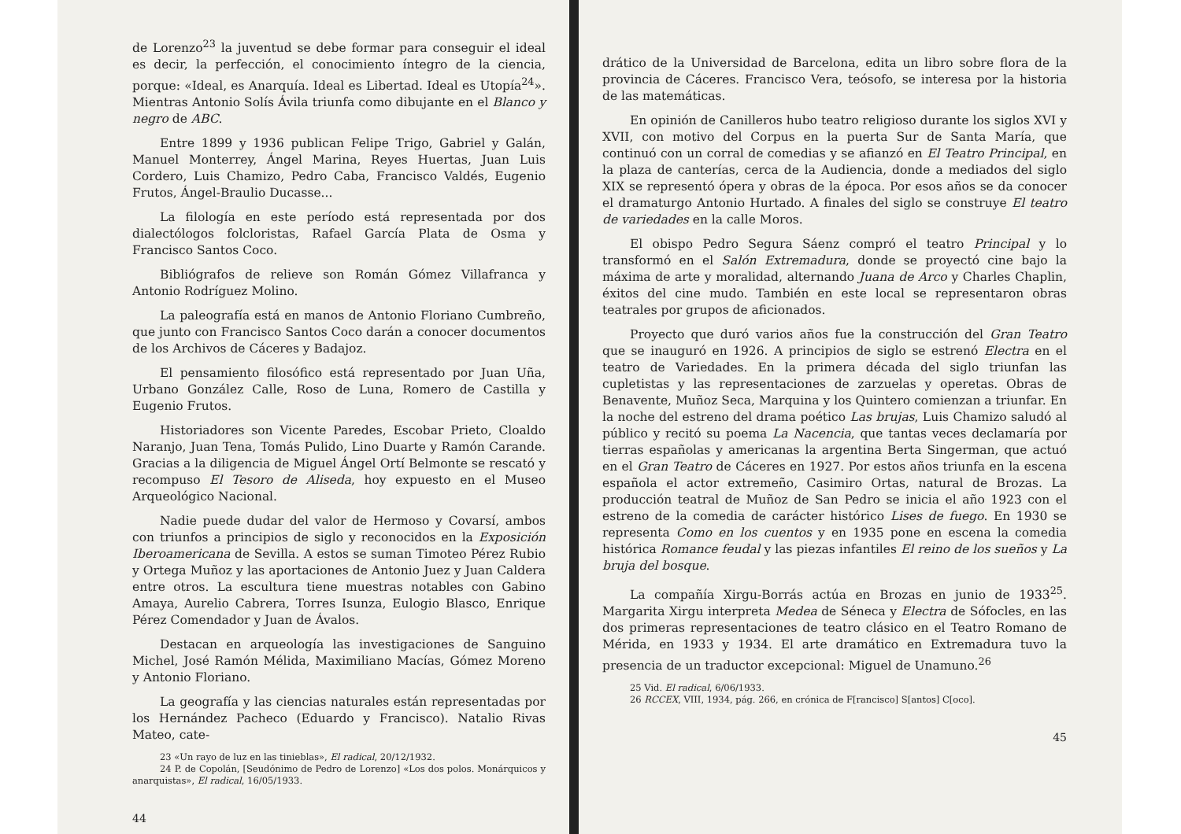de Lorenzo<sup>23</sup> la juventud se debe formar para conseguir el ideal es decir, la perfección, el conocimiento íntegro de la ciencia, porque: «Ideal, es Anarquía. Ideal es Libertad. Ideal es Utopía<sup>24</sup>». Mientras Antonio Solís Ávila triunfa como dibujante en el Blanco y negro de ABC.
Entre 1899 y 1936 publican Felipe Trigo, Gabriel y Galán, Manuel Monterrey, Ángel Marina, Reyes Huertas, Juan Luis Cordero, Luis Chamizo, Pedro Caba, Francisco Valdés, Eugenio Frutos, Ángel-Braulio Ducasse...
La filología en este período está representada por dos dialectólogos folcloristas, Rafael García Plata de Osma y Francisco Santos Coco.
Bibliógrafos de relieve son Román Gómez Villafranca y Antonio Rodríguez Molino.
La paleografía está en manos de Antonio Floriano Cumbreño, que junto con Francisco Santos Coco darán a conocer documentos de los Archivos de Cáceres y Badajoz.
El pensamiento filosófico está representado por Juan Uña, Urbano González Calle, Roso de Luna, Romero de Castilla y Eugenio Frutos.
Historiadores son Vicente Paredes, Escobar Prieto, Cloaldo Naranjo, Juan Tena, Tomás Pulido, Lino Duarte y Ramón Carande. Gracias a la diligencia de Miguel Ángel Ortí Belmonte se rescató y recompuso El Tesoro de Aliseda, hoy expuesto en el Museo Arqueológico Nacional.
Nadie puede dudar del valor de Hermoso y Covarsí, ambos con triunfos a principios de siglo y reconocidos en la Exposición Iberoamericana de Sevilla. A estos se suman Timoteo Pérez Rubio y Ortega Muñoz y las aportaciones de Antonio Juez y Juan Caldera entre otros. La escultura tiene muestras notables con Gabino Amaya, Aurelio Cabrera, Torres Isunza, Eulogio Blasco, Enrique Pérez Comendador y Juan de Ávalos.
Destacan en arqueología las investigaciones de Sanguino Michel, José Ramón Mélida, Maximiliano Macías, Gómez Moreno y Antonio Floriano.
La geografía y las ciencias naturales están representadas por los Hernández Pacheco (Eduardo y Francisco). Natalio Rivas Mateo, cate-
23 «Un rayo de luz en las tinieblas», El radical, 20/12/1932.
24 P. de Copolán, [Seudónimo de Pedro de Lorenzo] «Los dos polos. Monárquicos y anarquistas», El radical, 16/05/1933.
44
drático de la Universidad de Barcelona, edita un libro sobre flora de la provincia de Cáceres. Francisco Vera, teósofo, se interesa por la historia de las matemáticas.
En opinión de Canilleros hubo teatro religioso durante los siglos XVI y XVII, con motivo del Corpus en la puerta Sur de Santa María, que continuó con un corral de comedias y se afianzó en El Teatro Principal, en la plaza de canterías, cerca de la Audiencia, donde a mediados del siglo XIX se representó ópera y obras de la época. Por esos años se da conocer el dramaturgo Antonio Hurtado. A finales del siglo se construye El teatro de variedades en la calle Moros.
El obispo Pedro Segura Sáenz compró el teatro Principal y lo transformó en el Salón Extremadura, donde se proyectó cine bajo la máxima de arte y moralidad, alternando Juana de Arco y Charles Chaplin, éxitos del cine mudo. También en este local se representaron obras teatrales por grupos de aficionados.
Proyecto que duró varios años fue la construcción del Gran Teatro que se inauguró en 1926. A principios de siglo se estrenó Electra en el teatro de Variedades. En la primera década del siglo triunfan las cupletistas y las representaciones de zarzuelas y operetas. Obras de Benavente, Muñoz Seca, Marquina y los Quintero comienzan a triunfar. En la noche del estreno del drama poético Las brujas, Luis Chamizo saludó al público y recitó su poema La Nacencia, que tantas veces declamaría por tierras españolas y americanas la argentina Berta Singerman, que actuó en el Gran Teatro de Cáceres en 1927. Por estos años triunfa en la escena española el actor extremeño, Casimiro Ortas, natural de Brozas. La producción teatral de Muñoz de San Pedro se inicia el año 1923 con el estreno de la comedia de carácter histórico Lises de fuego. En 1930 se representa Como en los cuentos y en 1935 pone en escena la comedia histórica Romance feudal y las piezas infantiles El reino de los sueños y La bruja del bosque.
La compañía Xirgu-Borrás actúa en Brozas en junio de 1933<sup>25</sup>. Margarita Xirgu interpreta Medea de Séneca y Electra de Sófocles, en las dos primeras representaciones de teatro clásico en el Teatro Romano de Mérida, en 1933 y 1934. El arte dramático en Extremadura tuvo la presencia de un traductor excepcional: Miguel de Unamuno.<sup>26</sup>
25 Vid. El radical, 6/06/1933.
26 RCCEX, VIII, 1934, pág. 266, en crónica de F[rancisco] S[antos] C[oco].
45